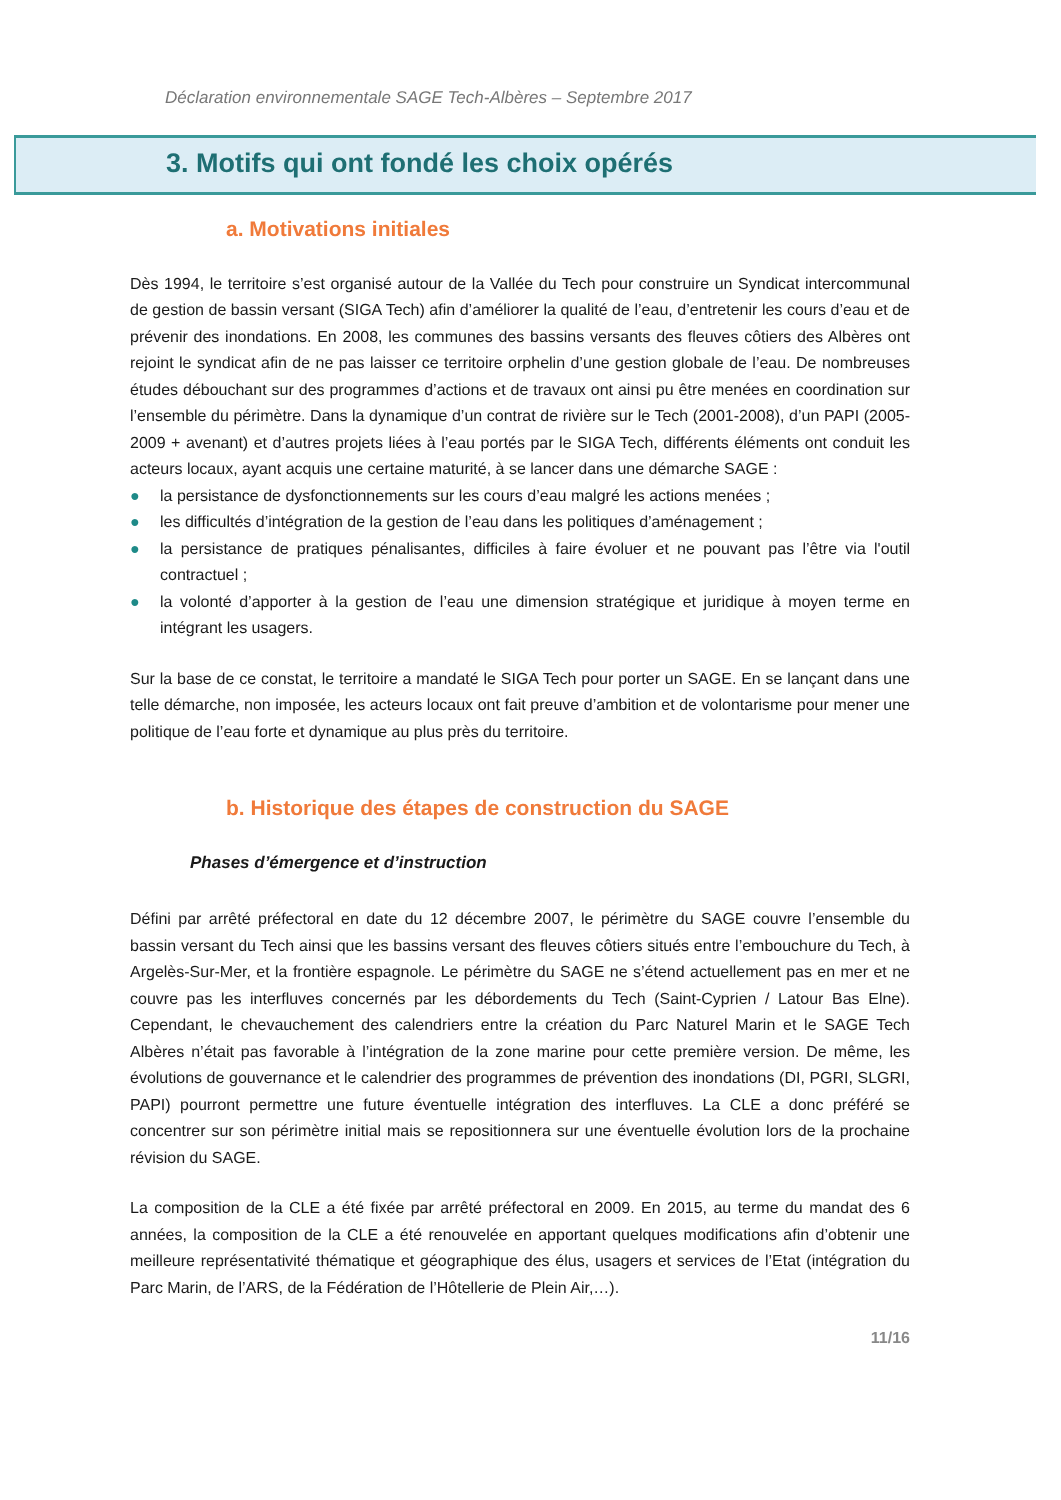Déclaration environnementale SAGE Tech-Albères – Septembre 2017
3. Motifs qui ont fondé les choix opérés
a. Motivations initiales
Dès 1994, le territoire s’est organisé autour de la Vallée du Tech pour construire un Syndicat intercommunal de gestion de bassin versant (SIGA Tech) afin d’améliorer la qualité de l’eau, d’entretenir les cours d’eau et de prévenir des inondations. En 2008, les communes des bassins versants des fleuves côtiers des Albères ont rejoint le syndicat afin de ne pas laisser ce territoire orphelin d’une gestion globale de l’eau. De nombreuses études débouchant sur des programmes d’actions et de travaux ont ainsi pu être menées en coordination sur l’ensemble du périmètre. Dans la dynamique d’un contrat de rivière sur le Tech (2001-2008), d’un PAPI (2005-2009 + avenant) et d’autres projets liées à l’eau portés par le SIGA Tech, différents éléments ont conduit les acteurs locaux, ayant acquis une certaine maturité, à se lancer dans une démarche SAGE :
● la persistance de dysfonctionnements sur les cours d’eau malgré les actions menées ;
● les difficultés d’intégration de la gestion de l’eau dans les politiques d’aménagement ;
● la persistance de pratiques pénalisantes, difficiles à faire évoluer et ne pouvant pas l’être via l'outil contractuel ;
● la volonté d’apporter à la gestion de l’eau une dimension stratégique et juridique à moyen terme en intégrant les usagers.
Sur la base de ce constat, le territoire a mandaté le SIGA Tech pour porter un SAGE. En se lançant dans une telle démarche, non imposée, les acteurs locaux ont fait preuve d’ambition et de volontarisme pour mener une politique de l’eau forte et dynamique au plus près du territoire.
b. Historique des étapes de construction du SAGE
Phases d’émergence et d’instruction
Défini par arrêté préfectoral en date du 12 décembre 2007, le périmètre du SAGE couvre l’ensemble du bassin versant du Tech ainsi que les bassins versant des fleuves côtiers situés entre l’embouchure du Tech, à Argelès-Sur-Mer, et la frontière espagnole. Le périmètre du SAGE ne s’étend actuellement pas en mer et ne couvre pas les interfluves concernés par les débordements du Tech (Saint-Cyprien / Latour Bas Elne). Cependant, le chevauchement des calendriers entre la création du Parc Naturel Marin et le SAGE Tech Albères n’était pas favorable à l’intégration de la zone marine pour cette première version. De même, les évolutions de gouvernance et le calendrier des programmes de prévention des inondations (DI, PGRI, SLGRI, PAPI) pourront permettre une future éventuelle intégration des interfluves. La CLE a donc préféré se concentrer sur son périmètre initial mais se repositionnera sur une éventuelle évolution lors de la prochaine révision du SAGE.
La composition de la CLE a été fixée par arrêté préfectoral en 2009. En 2015, au terme du mandat des 6 années, la composition de la CLE a été renouvelée en apportant quelques modifications afin d’obtenir une meilleure représentativité thématique et géographique des élus, usagers et services de l’Etat (intégration du Parc Marin, de l’ARS, de la Fédération de l’Hôtellerie de Plein Air,…).
11/16